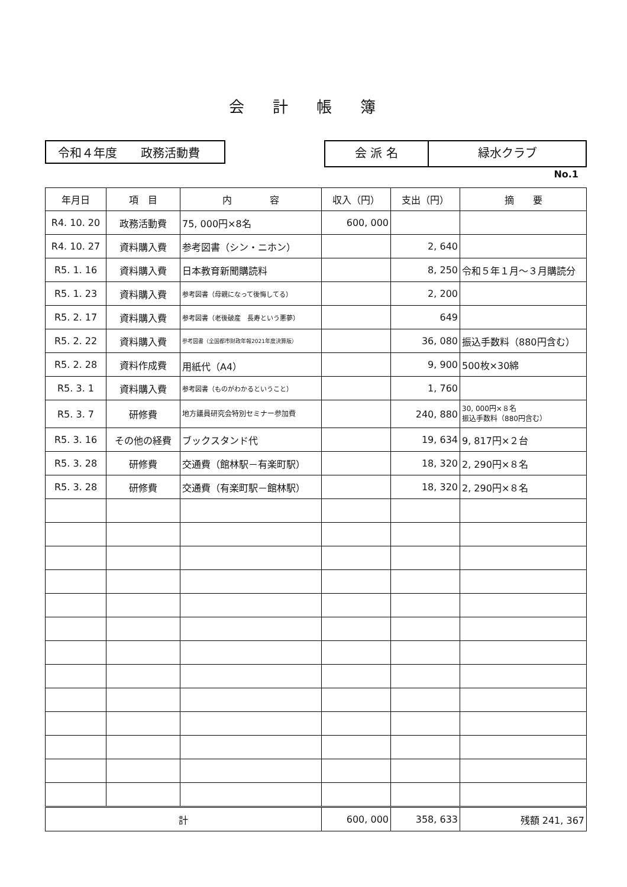会計帳簿
令和４年度　　政務活動費
会 派 名 緑水クラブ
No.1
| 年月日 | 項 目 | 内 容 | 収入（円） | 支出（円） | 摘 要 |
| --- | --- | --- | --- | --- | --- |
| R4. 10. 20 | 政務活動費 | 75, 000円×8名 | 600, 000 | | |
| R4. 10. 27 | 資料購入費 | 参考図書（シン・ニホン） | | 2, 640 | |
| R5. 1. 16 | 資料購入費 | 日本教育新聞購読料 | | 8, 250 | 令和５年１月～３月購読分 |
| R5. 1. 23 | 資料購入費 | 参考図書（母親になって後悔してる） | | 2, 200 | |
| R5. 2. 17 | 資料購入費 | 参考図書（老後破産 長寿という悪夢） | | 649 | |
| R5. 2. 22 | 資料購入費 | 参考図書（全国都市財政年報2021年度決算版） | | 36, 080 | 振込手数料（880円含む） |
| R5. 2. 28 | 資料作成費 | 用紙代（A4） | | 9, 900 | 500枚×30綿 |
| R5. 3. 1 | 資料購入費 | 参考図書（ものがわかるということ） | | 1, 760 | |
| R5. 3. 7 | 研修費 | 地方議員研究会特別セミナー参加費 | | 240, 880 | 30, 000円×８名 振込手数料（880円含む） |
| R5. 3. 16 | その他の経費 | ブックスタンド代 | | 19, 634 | 9, 817円×２台 |
| R5. 3. 28 | 研修費 | 交通費（館林駅－有楽町駅） | | 18, 320 | 2, 290円×８名 |
| R5. 3. 28 | 研修費 | 交通費（有楽町駅－館林駅） | | 18, 320 | 2, 290円×８名 |
| 計 | | | 600, 000 | 358, 633 | 残額 241, 367 |